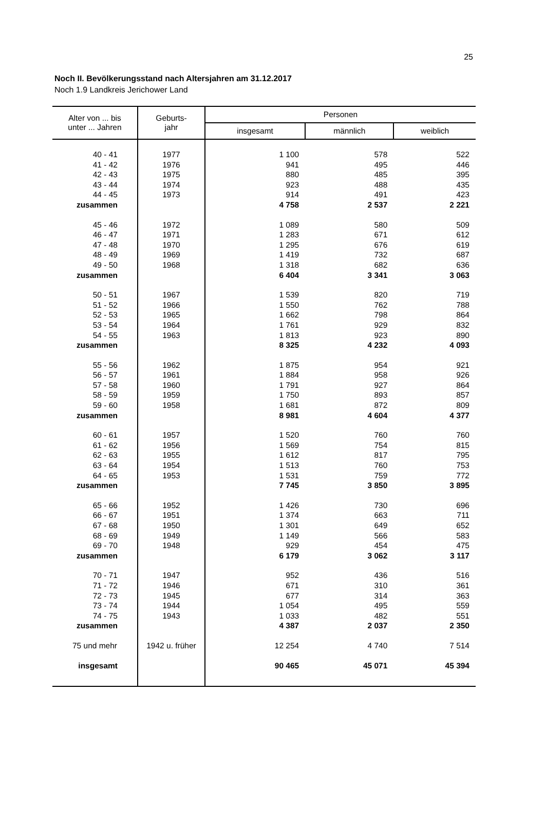25
Noch II. Bevölkerungsstand nach Altersjahren am 31.12.2017
Noch 1.9 Landkreis Jerichower Land
| Alter von ... bis unter ... Jahren | Geburts- jahr | Personen | | |
| --- | --- | --- | --- | --- |
| | | insgesamt | männlich | weiblich |
| 40 - 41 | 1977 | 1 100 | 578 | 522 |
| 41 - 42 | 1976 | 941 | 495 | 446 |
| 42 - 43 | 1975 | 880 | 485 | 395 |
| 43 - 44 | 1974 | 923 | 488 | 435 |
| 44 - 45 | 1973 | 914 | 491 | 423 |
| zusammen | | 4 758 | 2 537 | 2 221 |
| 45 - 46 | 1972 | 1 089 | 580 | 509 |
| 46 - 47 | 1971 | 1 283 | 671 | 612 |
| 47 - 48 | 1970 | 1 295 | 676 | 619 |
| 48 - 49 | 1969 | 1 419 | 732 | 687 |
| 49 - 50 | 1968 | 1 318 | 682 | 636 |
| zusammen | | 6 404 | 3 341 | 3 063 |
| 50 - 51 | 1967 | 1 539 | 820 | 719 |
| 51 - 52 | 1966 | 1 550 | 762 | 788 |
| 52 - 53 | 1965 | 1 662 | 798 | 864 |
| 53 - 54 | 1964 | 1 761 | 929 | 832 |
| 54 - 55 | 1963 | 1 813 | 923 | 890 |
| zusammen | | 8 325 | 4 232 | 4 093 |
| 55 - 56 | 1962 | 1 875 | 954 | 921 |
| 56 - 57 | 1961 | 1 884 | 958 | 926 |
| 57 - 58 | 1960 | 1 791 | 927 | 864 |
| 58 - 59 | 1959 | 1 750 | 893 | 857 |
| 59 - 60 | 1958 | 1 681 | 872 | 809 |
| zusammen | | 8 981 | 4 604 | 4 377 |
| 60 - 61 | 1957 | 1 520 | 760 | 760 |
| 61 - 62 | 1956 | 1 569 | 754 | 815 |
| 62 - 63 | 1955 | 1 612 | 817 | 795 |
| 63 - 64 | 1954 | 1 513 | 760 | 753 |
| 64 - 65 | 1953 | 1 531 | 759 | 772 |
| zusammen | | 7 745 | 3 850 | 3 895 |
| 65 - 66 | 1952 | 1 426 | 730 | 696 |
| 66 - 67 | 1951 | 1 374 | 663 | 711 |
| 67 - 68 | 1950 | 1 301 | 649 | 652 |
| 68 - 69 | 1949 | 1 149 | 566 | 583 |
| 69 - 70 | 1948 | 929 | 454 | 475 |
| zusammen | | 6 179 | 3 062 | 3 117 |
| 70 - 71 | 1947 | 952 | 436 | 516 |
| 71 - 72 | 1946 | 671 | 310 | 361 |
| 72 - 73 | 1945 | 677 | 314 | 363 |
| 73 - 74 | 1944 | 1 054 | 495 | 559 |
| 74 - 75 | 1943 | 1 033 | 482 | 551 |
| zusammen | | 4 387 | 2 037 | 2 350 |
| 75 und mehr | 1942 u. früher | 12 254 | 4 740 | 7 514 |
| insgesamt | | 90 465 | 45 071 | 45 394 |